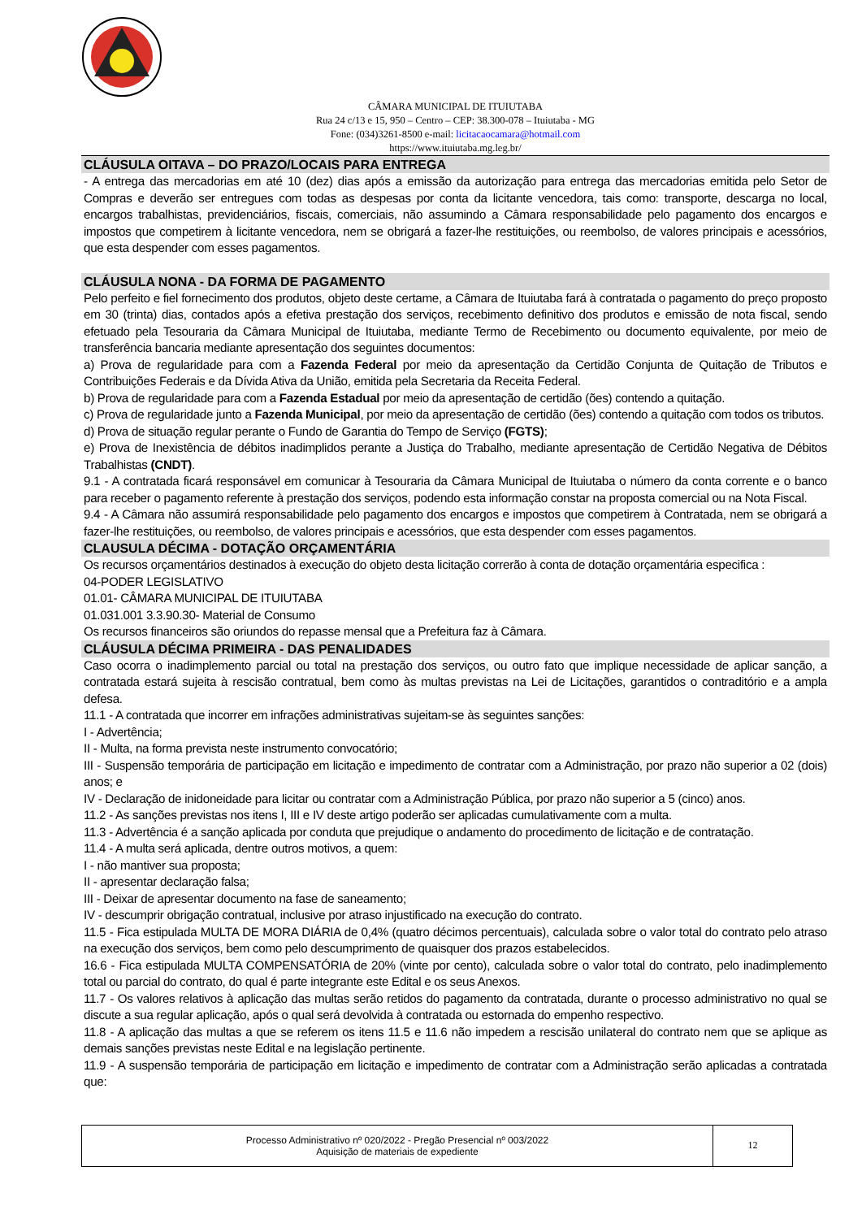CÂMARA MUNICIPAL DE ITUIUTABA
Rua 24 c/13 e 15, 950 – Centro – CEP: 38.300-078 – Ituiutaba - MG
Fone: (034)3261-8500 e-mail: licitacaocamara@hotmail.com
https://www.ituiutaba.mg.leg.br/
CLÁUSULA OITAVA – DO PRAZO/LOCAIS PARA ENTREGA
- A entrega das mercadorias em até 10 (dez) dias após a emissão da autorização para entrega das mercadorias emitida pelo Setor de Compras e deverão ser entregues com todas as despesas por conta da licitante vencedora, tais como: transporte, descarga no local, encargos trabalhistas, previdenciários, fiscais, comerciais, não assumindo a Câmara responsabilidade pelo pagamento dos encargos e impostos que competirem à licitante vencedora, nem se obrigará a fazer-lhe restituições, ou reembolso, de valores principais e acessórios, que esta despender com esses pagamentos.
CLÁUSULA NONA - DA FORMA DE PAGAMENTO
Pelo perfeito e fiel fornecimento dos produtos, objeto deste certame, a Câmara de Ituiutaba fará à contratada o pagamento do preço proposto em 30 (trinta) dias, contados após a efetiva prestação dos serviços, recebimento definitivo dos produtos e emissão de nota fiscal, sendo efetuado pela Tesouraria da Câmara Municipal de Ituiutaba, mediante Termo de Recebimento ou documento equivalente, por meio de transferência bancaria mediante apresentação dos seguintes documentos:
a) Prova de regularidade para com a Fazenda Federal por meio da apresentação da Certidão Conjunta de Quitação de Tributos e Contribuições Federais e da Dívida Ativa da União, emitida pela Secretaria da Receita Federal.
b) Prova de regularidade para com a Fazenda Estadual por meio da apresentação de certidão (ões) contendo a quitação.
c) Prova de regularidade junto a Fazenda Municipal, por meio da apresentação de certidão (ões) contendo a quitação com todos os tributos.
d) Prova de situação regular perante o Fundo de Garantia do Tempo de Serviço (FGTS);
e) Prova de Inexistência de débitos inadimplidos perante a Justiça do Trabalho, mediante apresentação de Certidão Negativa de Débitos Trabalhistas (CNDT).
9.1 - A contratada ficará responsável em comunicar à Tesouraria da Câmara Municipal de Ituiutaba o número da conta corrente e o banco para receber o pagamento referente à prestação dos serviços, podendo esta informação constar na proposta comercial ou na Nota Fiscal.
9.4 - A Câmara não assumirá responsabilidade pelo pagamento dos encargos e impostos que competirem à Contratada, nem se obrigará a fazer-lhe restituições, ou reembolso, de valores principais e acessórios, que esta despender com esses pagamentos.
CLAUSULA DÉCIMA - DOTAÇÃO ORÇAMENTÁRIA
Os recursos orçamentários destinados à execução do objeto desta licitação correrão à conta de dotação orçamentária especifica :
04-PODER LEGISLATIVO
01.01- CÂMARA MUNICIPAL DE ITUIUTABA
01.031.001 3.3.90.30- Material de Consumo
Os recursos financeiros são oriundos do repasse mensal que a Prefeitura faz à Câmara.
CLÁUSULA DÉCIMA PRIMEIRA - DAS PENALIDADES
Caso ocorra o inadimplemento parcial ou total na prestação dos serviços, ou outro fato que implique necessidade de aplicar sanção, a contratada estará sujeita à rescisão contratual, bem como às multas previstas na Lei de Licitações, garantidos o contraditório e a ampla defesa.
11.1 - A contratada que incorrer em infrações administrativas sujeitam-se às seguintes sanções:
I - Advertência;
II - Multa, na forma prevista neste instrumento convocatório;
III - Suspensão temporária de participação em licitação e impedimento de contratar com a Administração, por prazo não superior a 02 (dois) anos; e
IV - Declaração de inidoneidade para licitar ou contratar com a Administração Pública, por prazo não superior a 5 (cinco) anos.
11.2 - As sanções previstas nos itens I, III e IV deste artigo poderão ser aplicadas cumulativamente com a multa.
11.3 - Advertência é a sanção aplicada por conduta que prejudique o andamento do procedimento de licitação e de contratação.
11.4 - A multa será aplicada, dentre outros motivos, a quem:
I - não mantiver sua proposta;
II - apresentar declaração falsa;
III - Deixar de apresentar documento na fase de saneamento;
IV - descumprir obrigação contratual, inclusive por atraso injustificado na execução do contrato.
11.5 - Fica estipulada MULTA DE MORA DIÁRIA de 0,4% (quatro décimos percentuais), calculada sobre o valor total do contrato pelo atraso na execução dos serviços, bem como pelo descumprimento de quaisquer dos prazos estabelecidos.
16.6 - Fica estipulada MULTA COMPENSATÓRIA de 20% (vinte por cento), calculada sobre o valor total do contrato, pelo inadimplemento total ou parcial do contrato, do qual é parte integrante este Edital e os seus Anexos.
11.7 - Os valores relativos à aplicação das multas serão retidos do pagamento da contratada, durante o processo administrativo no qual se discute a sua regular aplicação, após o qual será devolvida à contratada ou estornada do empenho respectivo.
11.8 - A aplicação das multas a que se referem os itens 11.5 e 11.6 não impedem a rescisão unilateral do contrato nem que se aplique as demais sanções previstas neste Edital e na legislação pertinente.
11.9 - A suspensão temporária de participação em licitação e impedimento de contratar com a Administração serão aplicadas a contratada que:
| Processo Administrativo nº 020/2022 - Pregão Presencial nº 003/2022 Aquisição de materiais de expediente | 12 |